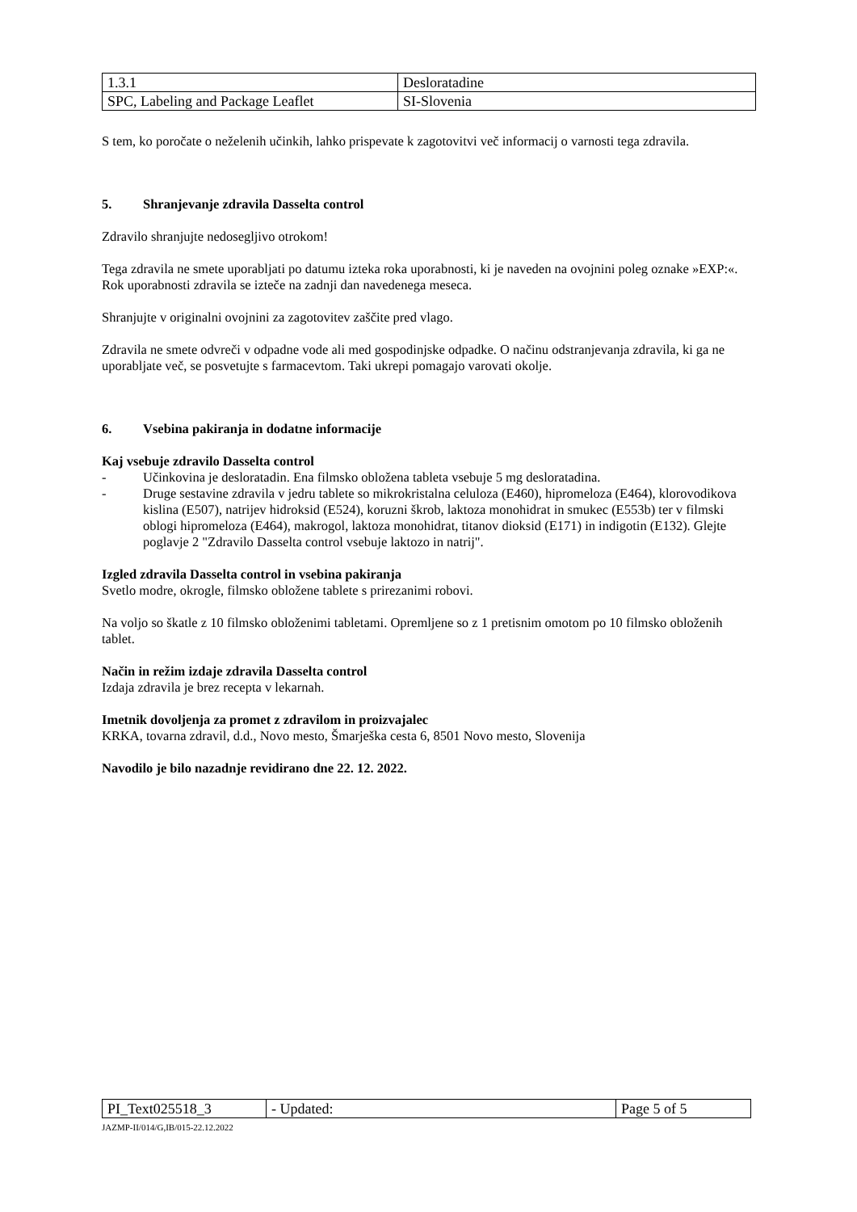| 1.3.1 | Desloratadine |
| SPC, Labeling and Package Leaflet | SI-Slovenia |
S tem, ko poročate o neželenih učinkih, lahko prispevate k zagotovitvi več informacij o varnosti tega zdravila.
5. Shranjevanje zdravila Dasselta control
Zdravilo shranjujte nedosegljivo otrokom!
Tega zdravila ne smete uporabljati po datumu izteka roka uporabnosti, ki je naveden na ovojnini poleg oznake »EXP:«. Rok uporabnosti zdravila se izteče na zadnji dan navedenega meseca.
Shranjujte v originalni ovojnini za zagotovitev zaščite pred vlago.
Zdravila ne smete odvreči v odpadne vode ali med gospodinjske odpadke. O načinu odstranjevanja zdravila, ki ga ne uporabljate več, se posvetujte s farmacevtom. Taki ukrepi pomagajo varovati okolje.
6. Vsebina pakiranja in dodatne informacije
Kaj vsebuje zdravilo Dasselta control
- Učinkovina je desloratadin. Ena filmsko obložena tableta vsebuje 5 mg desloratadina.
- Druge sestavine zdravila v jedru tablete so mikrokristalna celuloza (E460), hipromeloza (E464), klorovodikova kislina (E507), natrijev hidroksid (E524), koruzni škrob, laktoza monohidrat in smukec (E553b) ter v filmski oblogi hipromeloza (E464), makrogol, laktoza monohidrat, titanov dioksid (E171) in indigotin (E132). Glejte poglavje 2 "Zdravilo Dasselta control vsebuje laktozo in natrij".
Izgled zdravila Dasselta control in vsebina pakiranja
Svetlo modre, okrogle, filmsko obložene tablete s prirezanimi robovi.
Na voljo so škatle z 10 filmsko obloženimi tabletami. Opremljene so z 1 pretisnim omotom po 10 filmsko obloženih tablet.
Način in režim izdaje zdravila Dasselta control
Izdaja zdravila je brez recepta v lekarnah.
Imetnik dovoljenja za promet z zdravilom in proizvajalec
KRKA, tovarna zdravil, d.d., Novo mesto, Šmarješka cesta 6, 8501 Novo mesto, Slovenija
Navodilo je bilo nazadnje revidirano dne 22. 12. 2022.
| PI_Text025518_3 | - Updated: | Page 5 of 5 |
JAZMP-II/014/G,IB/015-22.12.2022